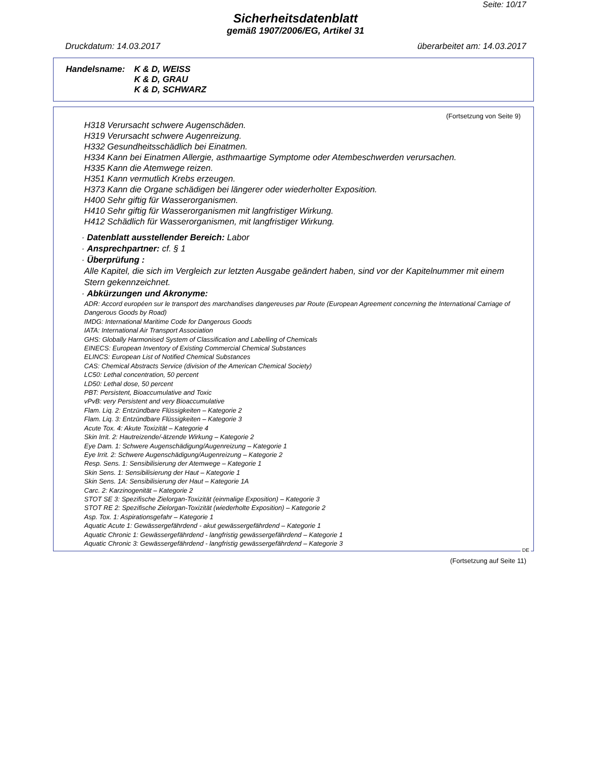Seite: 10/17
Sicherheitsdatenblatt
gemäß 1907/2006/EG, Artikel 31
Druckdatum: 14.03.2017 überarbeitet am: 14.03.2017
Handelsname: K & D, WEISS
K & D, GRAU
K & D, SCHWARZ
(Fortsetzung von Seite 9)
H318 Verursacht schwere Augenschäden.
H319 Verursacht schwere Augenreizung.
H332 Gesundheitsschädlich bei Einatmen.
H334 Kann bei Einatmen Allergie, asthmaartige Symptome oder Atembeschwerden verursachen.
H335 Kann die Atemwege reizen.
H351 Kann vermutlich Krebs erzeugen.
H373 Kann die Organe schädigen bei längerer oder wiederholter Exposition.
H400 Sehr giftig für Wasserorganismen.
H410 Sehr giftig für Wasserorganismen mit langfristiger Wirkung.
H412 Schädlich für Wasserorganismen, mit langfristiger Wirkung.
· Datenblatt ausstellender Bereich: Labor
· Ansprechpartner: cf. § 1
· Überprüfung :
Alle Kapitel, die sich im Vergleich zur letzten Ausgabe geändert haben, sind vor der Kapitelnummer mit einem Stern gekennzeichnet.
· Abkürzungen und Akronyme:
ADR: Accord européen sur le transport des marchandises dangereuses par Route (European Agreement concerning the International Carriage of Dangerous Goods by Road)
IMDG: International Maritime Code for Dangerous Goods
IATA: International Air Transport Association
GHS: Globally Harmonised System of Classification and Labelling of Chemicals
EINECS: European Inventory of Existing Commercial Chemical Substances
ELINCS: European List of Notified Chemical Substances
CAS: Chemical Abstracts Service (division of the American Chemical Society)
LC50: Lethal concentration, 50 percent
LD50: Lethal dose, 50 percent
PBT: Persistent, Bioaccumulative and Toxic
vPvB: very Persistent and very Bioaccumulative
Flam. Liq. 2: Entzündbare Flüssigkeiten – Kategorie 2
Flam. Liq. 3: Entzündbare Flüssigkeiten – Kategorie 3
Acute Tox. 4: Akute Toxizität – Kategorie 4
Skin Irrit. 2: Hautreizende/-ätzende Wirkung – Kategorie 2
Eye Dam. 1: Schwere Augenschädigung/Augenreizung – Kategorie 1
Eye Irrit. 2: Schwere Augenschädigung/Augenreizung – Kategorie 2
Resp. Sens. 1: Sensibilisierung der Atemwege – Kategorie 1
Skin Sens. 1: Sensibilisierung der Haut – Kategorie 1
Skin Sens. 1A: Sensibilisierung der Haut – Kategorie 1A
Carc. 2: Karzinogenität – Kategorie 2
STOT SE 3: Spezifische Zielorgan-Toxizität (einmalige Exposition) – Kategorie 3
STOT RE 2: Spezifische Zielorgan-Toxizität (wiederholte Exposition) – Kategorie 2
Asp. Tox. 1: Aspirationsgefahr – Kategorie 1
Aquatic Acute 1: Gewässergefährdend - akut gewässergefährdend – Kategorie 1
Aquatic Chronic 1: Gewässergefährdend - langfristig gewässergefährdend – Kategorie 1
Aquatic Chronic 3: Gewässergefährdend - langfristig gewässergefährdend – Kategorie 3
DE
(Fortsetzung auf Seite 11)